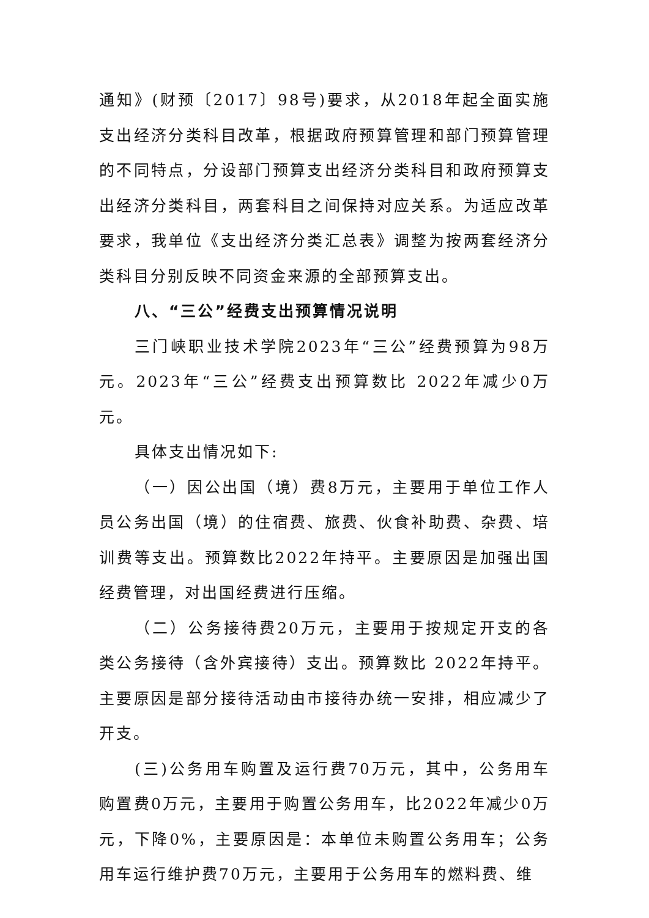通知》(财预〔2017〕98号)要求，从2018年起全面实施支出经济分类科目改革，根据政府预算管理和部门预算管理的不同特点，分设部门预算支出经济分类科目和政府预算支出经济分类科目，两套科目之间保持对应关系。为适应改革要求，我单位《支出经济分类汇总表》调整为按两套经济分类科目分别反映不同资金来源的全部预算支出。
八、“三公”经费支出预算情况说明
三门峡职业技术学院2023年“三公”经费预算为98万元。2023年“三公”经费支出预算数比 2022年减少0万元。
具体支出情况如下:
（一）因公出国（境）费8万元，主要用于单位工作人员公务出国（境）的住宿费、旅费、伙食补助费、杂费、培训费等支出。预算数比2022年持平。主要原因是加强出国经费管理，对出国经费进行压缩。
（二）公务接待费20万元，主要用于按规定开支的各类公务接待（含外宾接待）支出。预算数比 2022年持平。主要原因是部分接待活动由市接待办统一安排，相应减少了开支。
(三)公务用车购置及运行费70万元，其中，公务用车购置费0万元，主要用于购置公务用车，比2022年减少0万元，下降0%，主要原因是：本单位未购置公务用车；公务用车运行维护费70万元，主要用于公务用车的燃料费、维